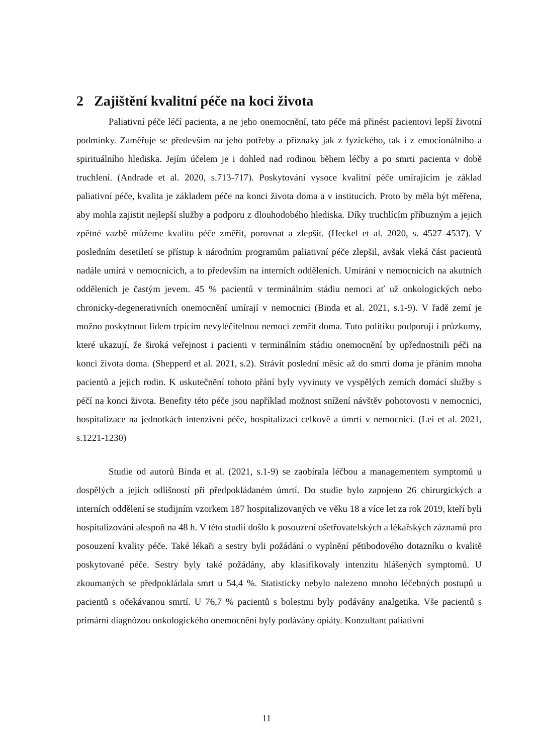2 Zajištění kvalitní péče na koci života
Paliativní péče léčí pacienta, a ne jeho onemocnění, tato péče má přinést pacientovi lepší životní podmínky. Zaměřuje se především na jeho potřeby a příznaky jak z fyzického, tak i z emocionálního a spirituálního hlediska. Jejím účelem je i dohled nad rodinou během léčby a po smrti pacienta v době truchlení. (Andrade et al. 2020, s.713-717). Poskytování vysoce kvalitní péče umírajícím je základ paliativní péče, kvalita je základem péče na konci života doma a v institucích. Proto by měla být měřena, aby mohla zajistit nejlepší služby a podporu z dlouhodobého hlediska. Díky truchlícím příbuzným a jejich zpětné vazbě můžeme kvalitu péče změřit, porovnat a zlepšit. (Heckel et al. 2020, s. 4527–4537). V posledním desetiletí se přístup k národním programům paliativní péče zlepšil, avšak vleká část pacientů nadále umírá v nemocnicích, a to především na interních odděleních. Umírání v nemocnicích na akutních odděleních je častým jevem. 45 % pacientů v terminálním stádiu nemoci ať už onkologických nebo chronicky-degenerativních onemocnění umírají v nemocnici (Binda et al. 2021, s.1-9). V řadě zemí je možno poskytnout lidem trpícím nevyléčitelnou nemoci zemřít doma. Tuto politiku podporují i průzkumy, které ukazují, že široká veřejnost i pacienti v terminálním stádiu onemocnění by upřednostnili péči na konci života doma. (Shepperd et al. 2021, s.2). Strávit poslední měsíc až do smrti doma je přáním mnoha pacientů a jejich rodin. K uskutečnění tohoto přání byly vyvinuty ve vyspělých zemích domácí služby s péčí na konci života. Benefity této péče jsou například možnost snížení návštěv pohotovosti v nemocnici, hospitalizace na jednotkách intenzivní péče, hospitalizací celkově a úmrtí v nemocnici. (Lei et al. 2021, s.1221-1230)
Studie od autorů Binda et al. (2021, s.1-9) se zaobírala léčbou a managementem symptomů u dospělých a jejich odlišností při předpokládaném úmrtí. Do studie bylo zapojeno 26 chirurgických a interních oddělení se studijním vzorkem 187 hospitalizovaných ve věku 18 a více let za rok 2019, kteří byli hospitalizováni alespoň na 48 h. V této studii došlo k posouzení ošetřovatelských a lékařských záznamů pro posouzení kvality péče. Také lékaři a sestry byli požádání o vyplnění pětibodového dotazníku o kvalitě poskytované péče. Sestry byly také požádány, aby klasifikovaly intenzitu hlášených symptomů. U zkoumaných se předpokládala smrt u 54,4 %. Statisticky nebylo nalezeno mnoho léčebných postupů u pacientů s očekávanou smrtí. U 76,7 % pacientů s bolestmi byly podávány analgetika. Vše pacientů s primární diagnózou onkologického onemocnění byly podávány opiáty. Konzultant paliativní
11